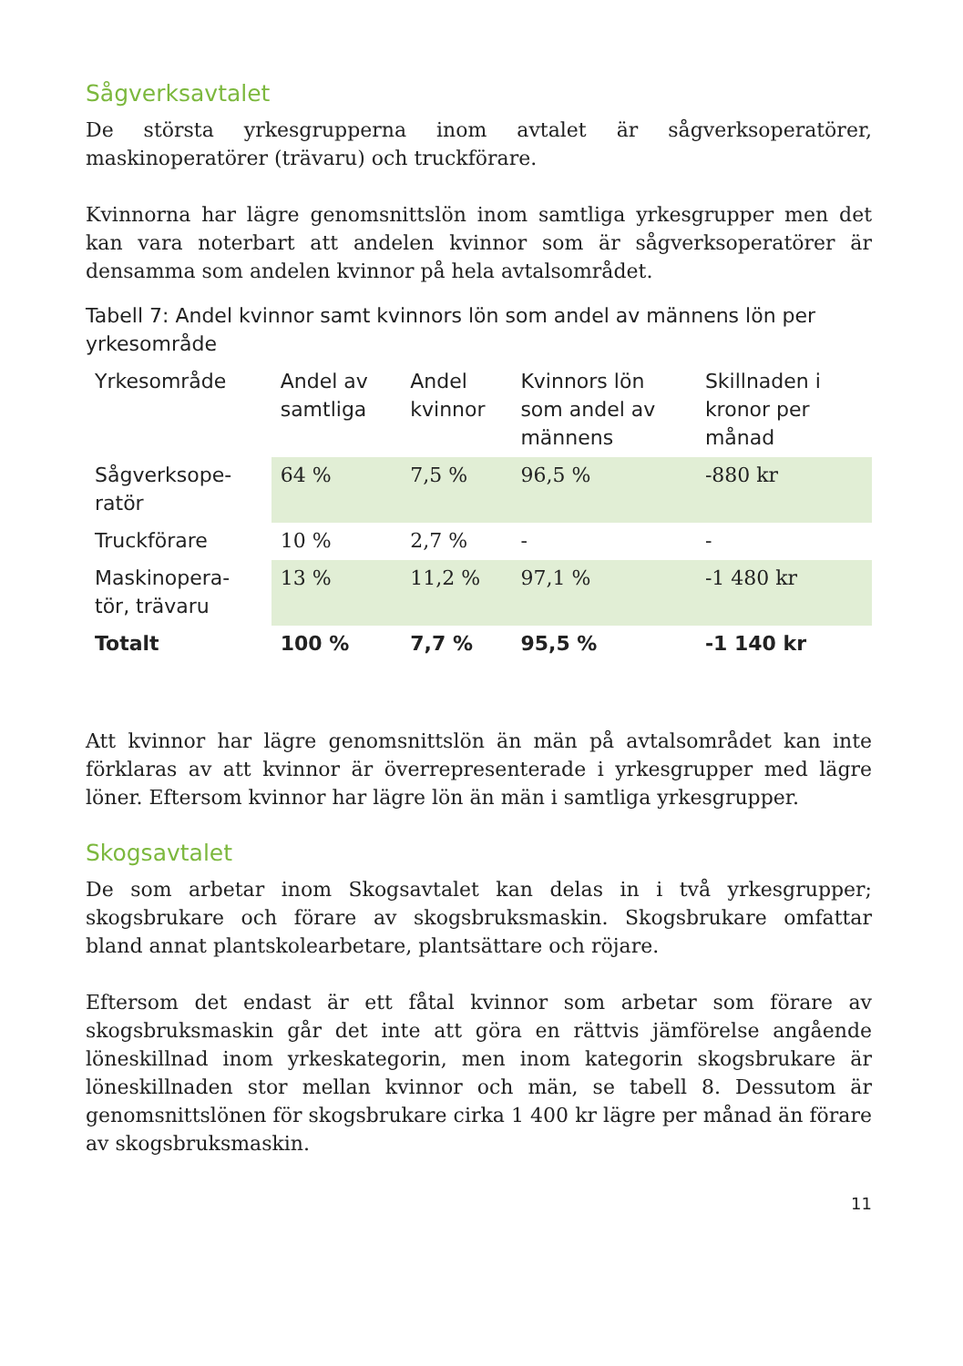Sågverksavtalet
De största yrkesgrupperna inom avtalet är sågverksoperatörer, maskinoperatörer (trävaru) och truckförare.
Kvinnorna har lägre genomsnittslön inom samtliga yrkesgrupper men det kan vara noterbart att andelen kvinnor som är sågverksoperatörer är densamma som andelen kvinnor på hela avtalsområdet.
Tabell 7: Andel kvinnor samt kvinnors lön som andel av männens lön per yrkesområde
| Yrkesområde | Andel av samtliga | Andel kvinnor | Kvinnors lön som andel av männens | Skillnaden i kronor per månad |
| --- | --- | --- | --- | --- |
| Sågverksope-ratör | 64 % | 7,5 % | 96,5 % | -880 kr |
| Truckförare | 10 % | 2,7 % | - | - |
| Maskinopera-tör, trävaru | 13 % | 11,2 % | 97,1 % | -1 480 kr |
| Totalt | 100 % | 7,7 % | 95,5 % | -1 140 kr |
Att kvinnor har lägre genomsnittslön än män på avtalsområdet kan inte förklaras av att kvinnor är överrepresenterade i yrkesgrupper med lägre löner. Eftersom kvinnor har lägre lön än män i samtliga yrkesgrupper.
Skogsavtalet
De som arbetar inom Skogsavtalet kan delas in i två yrkesgrupper; skogsbrukare och förare av skogsbruksmaskin. Skogsbrukare omfattar bland annat plantskolearbetare, plantsättare och röjare.
Eftersom det endast är ett fåtal kvinnor som arbetar som förare av skogsbruksmaskin går det inte att göra en rättvis jämförelse angående löneskillnad inom yrkeskategorin, men inom kategorin skogsbrukare är löneskillnaden stor mellan kvinnor och män, se tabell 8. Dessutom är genomsnittslönen för skogsbrukare cirka 1 400 kr lägre per månad än förare av skogsbruksmaskin.
11